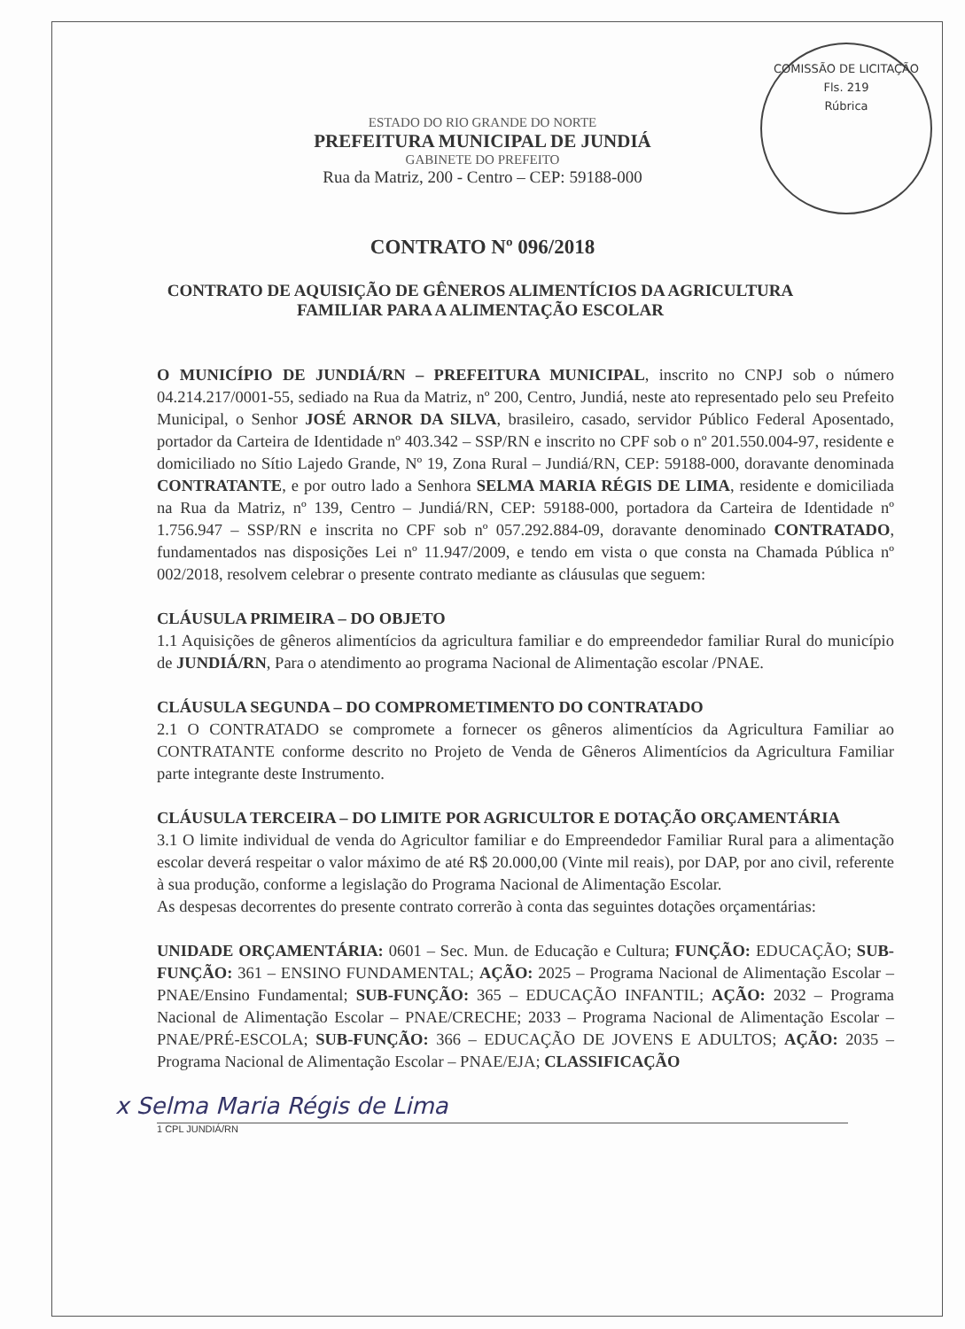COMISSÃO DE LICITAÇÃO
Fls. 219
Rúbrica
ESTADO DO RIO GRANDE DO NORTE
PREFEITURA MUNICIPAL DE JUNDIÁ
GABINETE DO PREFEITO
Rua da Matriz, 200 - Centro – CEP: 59188-000
CONTRATO Nº 096/2018
CONTRATO DE AQUISIÇÃO DE GÊNEROS ALIMENTÍCIOS DA AGRICULTURA FAMILIAR PARA A ALIMENTAÇÃO ESCOLAR
O MUNICÍPIO DE JUNDIÁ/RN – PREFEITURA MUNICIPAL, inscrito no CNPJ sob o número 04.214.217/0001-55, sediado na Rua da Matriz, nº 200, Centro, Jundiá, neste ato representado pelo seu Prefeito Municipal, o Senhor JOSÉ ARNOR DA SILVA, brasileiro, casado, servidor Público Federal Aposentado, portador da Carteira de Identidade nº 403.342 – SSP/RN e inscrito no CPF sob o nº 201.550.004-97, residente e domiciliado no Sítio Lajedo Grande, Nº 19, Zona Rural – Jundiá/RN, CEP: 59188-000, doravante denominada CONTRATANTE, e por outro lado a Senhora SELMA MARIA RÉGIS DE LIMA, residente e domiciliada na Rua da Matriz, nº 139, Centro – Jundiá/RN, CEP: 59188-000, portadora da Carteira de Identidade nº 1.756.947 – SSP/RN e inscrita no CPF sob nº 057.292.884-09, doravante denominado CONTRATADO, fundamentados nas disposições Lei nº 11.947/2009, e tendo em vista o que consta na Chamada Pública nº 002/2018, resolvem celebrar o presente contrato mediante as cláusulas que seguem:
CLÁUSULA PRIMEIRA – DO OBJETO
1.1 Aquisições de gêneros alimentícios da agricultura familiar e do empreendedor familiar Rural do município de JUNDIÁ/RN, Para o atendimento ao programa Nacional de Alimentação escolar /PNAE.
CLÁUSULA SEGUNDA – DO COMPROMETIMENTO DO CONTRATADO
2.1 O CONTRATADO se compromete a fornecer os gêneros alimentícios da Agricultura Familiar ao CONTRATANTE conforme descrito no Projeto de Venda de Gêneros Alimentícios da Agricultura Familiar parte integrante deste Instrumento.
CLÁUSULA TERCEIRA – DO LIMITE POR AGRICULTOR E DOTAÇÃO ORÇAMENTÁRIA
3.1 O limite individual de venda do Agricultor familiar e do Empreendedor Familiar Rural para a alimentação escolar deverá respeitar o valor máximo de até R$ 20.000,00 (Vinte mil reais), por DAP, por ano civil, referente à sua produção, conforme a legislação do Programa Nacional de Alimentação Escolar.
As despesas decorrentes do presente contrato correrão à conta das seguintes dotações orçamentárias:
UNIDADE ORÇAMENTÁRIA: 0601 – Sec. Mun. de Educação e Cultura; FUNÇÃO: EDUCAÇÃO; SUB-FUNÇÃO: 361 – ENSINO FUNDAMENTAL; AÇÃO: 2025 – Programa Nacional de Alimentação Escolar – PNAE/Ensino Fundamental; SUB-FUNÇÃO: 365 – EDUCAÇÃO INFANTIL; AÇÃO: 2032 – Programa Nacional de Alimentação Escolar – PNAE/CRECHE; 2033 – Programa Nacional de Alimentação Escolar – PNAE/PRÉ-ESCOLA; SUB-FUNÇÃO: 366 – EDUCAÇÃO DE JOVENS E ADULTOS; AÇÃO: 2035 – Programa Nacional de Alimentação Escolar – PNAE/EJA; CLASSIFICAÇÃO
x Selma Maria Régis de Lima
1 CPL JUNDIÁ/RN